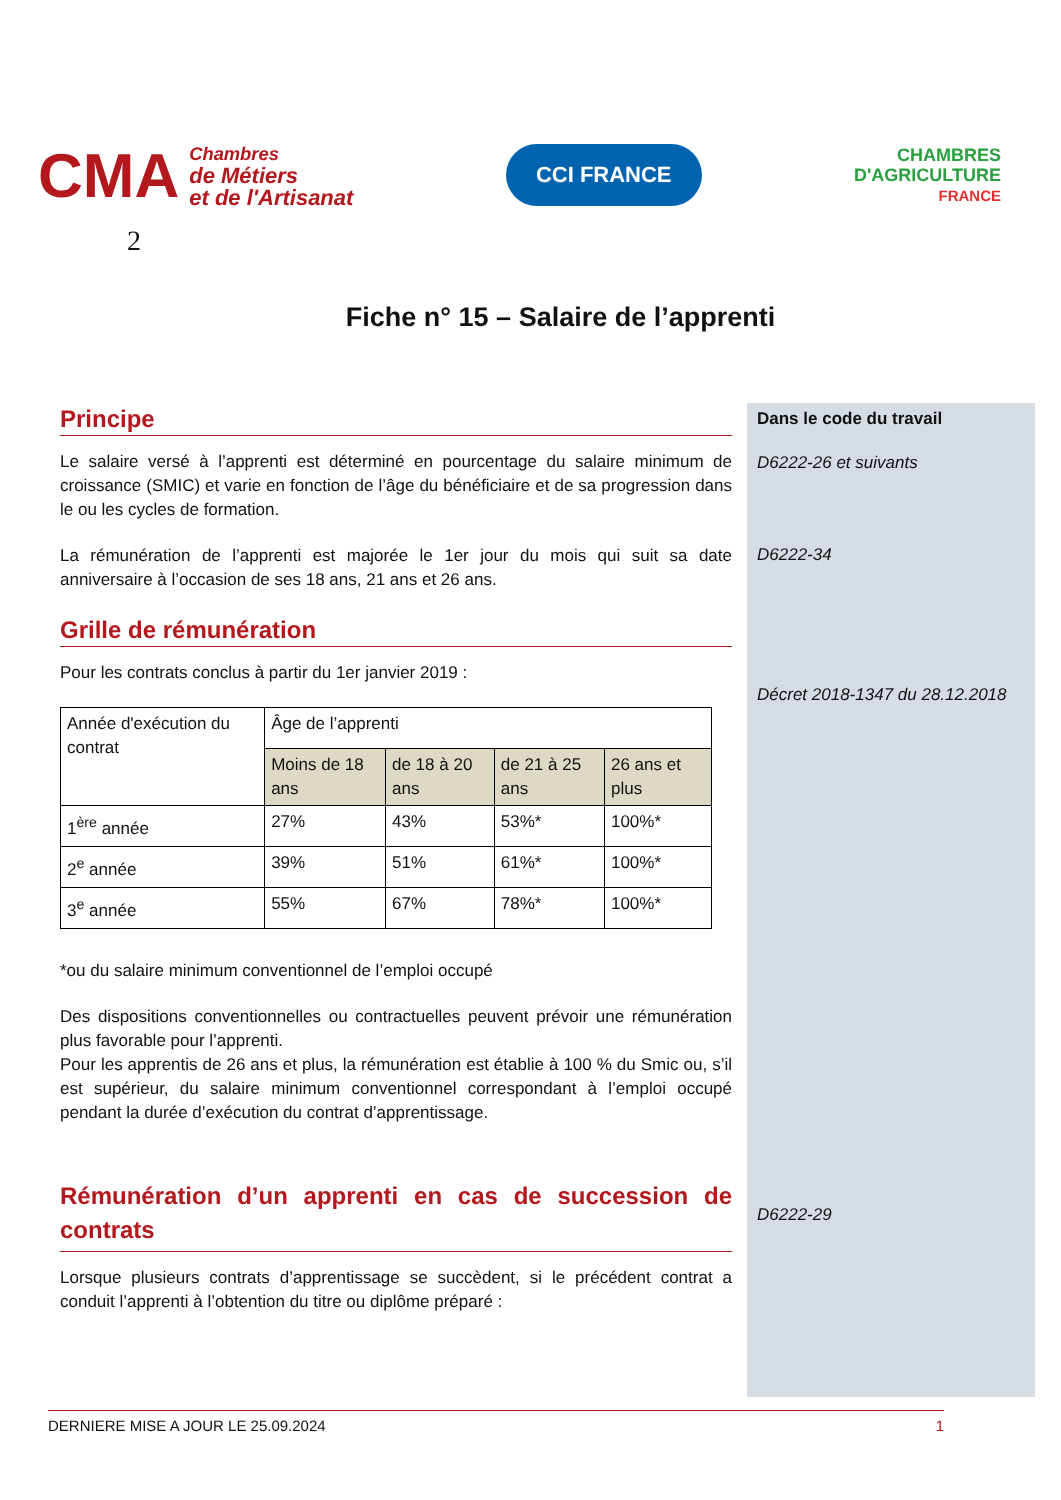CMA Chambres
de Métiers
et de l'Artisanat
CCI FRANCE
CHAMBRES
D'AGRICULTURE
FRANCE
2
Fiche n° 15 – Salaire de l’apprenti
Principe
Le salaire versé à l’apprenti est déterminé en pourcentage du salaire minimum de croissance (SMIC) et varie en fonction de l’âge du bénéficiaire et de sa progression dans le ou les cycles de formation.
La rémunération de l’apprenti est majorée le 1er jour du mois qui suit sa date anniversaire à l’occasion de ses 18 ans, 21 ans et 26 ans.
Grille de rémunération
Pour les contrats conclus à partir du 1er janvier 2019 :
| Année d'exécution du contrat | Âge de l’apprenti | | | |
| | Moins de 18 ans | de 18 à 20 ans | de 21 à 25 ans | 26 ans et plus |
| 1<sup>ère</sup> année | 27% | 43% | 53%* | 100%* |
| 2<sup>e</sup> année | 39% | 51% | 61%* | 100%* |
| 3<sup>e</sup> année | 55% | 67% | 78%* | 100%* |
*ou du salaire minimum conventionnel de l’emploi occupé
Des dispositions conventionnelles ou contractuelles peuvent prévoir une rémunération plus favorable pour l’apprenti.
Pour les apprentis de 26 ans et plus, la rémunération est établie à 100 % du Smic ou, s’il est supérieur, du salaire minimum conventionnel correspondant à l’emploi occupé pendant la durée d’exécution du contrat d’apprentissage.
Rémunération d’un apprenti en cas de succession de contrats
Lorsque plusieurs contrats d’apprentissage se succèdent, si le précédent contrat a conduit l’apprenti à l’obtention du titre ou diplôme préparé :
Dans le code du travail
D6222-26 et suivants
D6222-34
Décret 2018-1347 du 28.12.2018
D6222-29
DERNIERE MISE A JOUR LE 25.09.2024 1